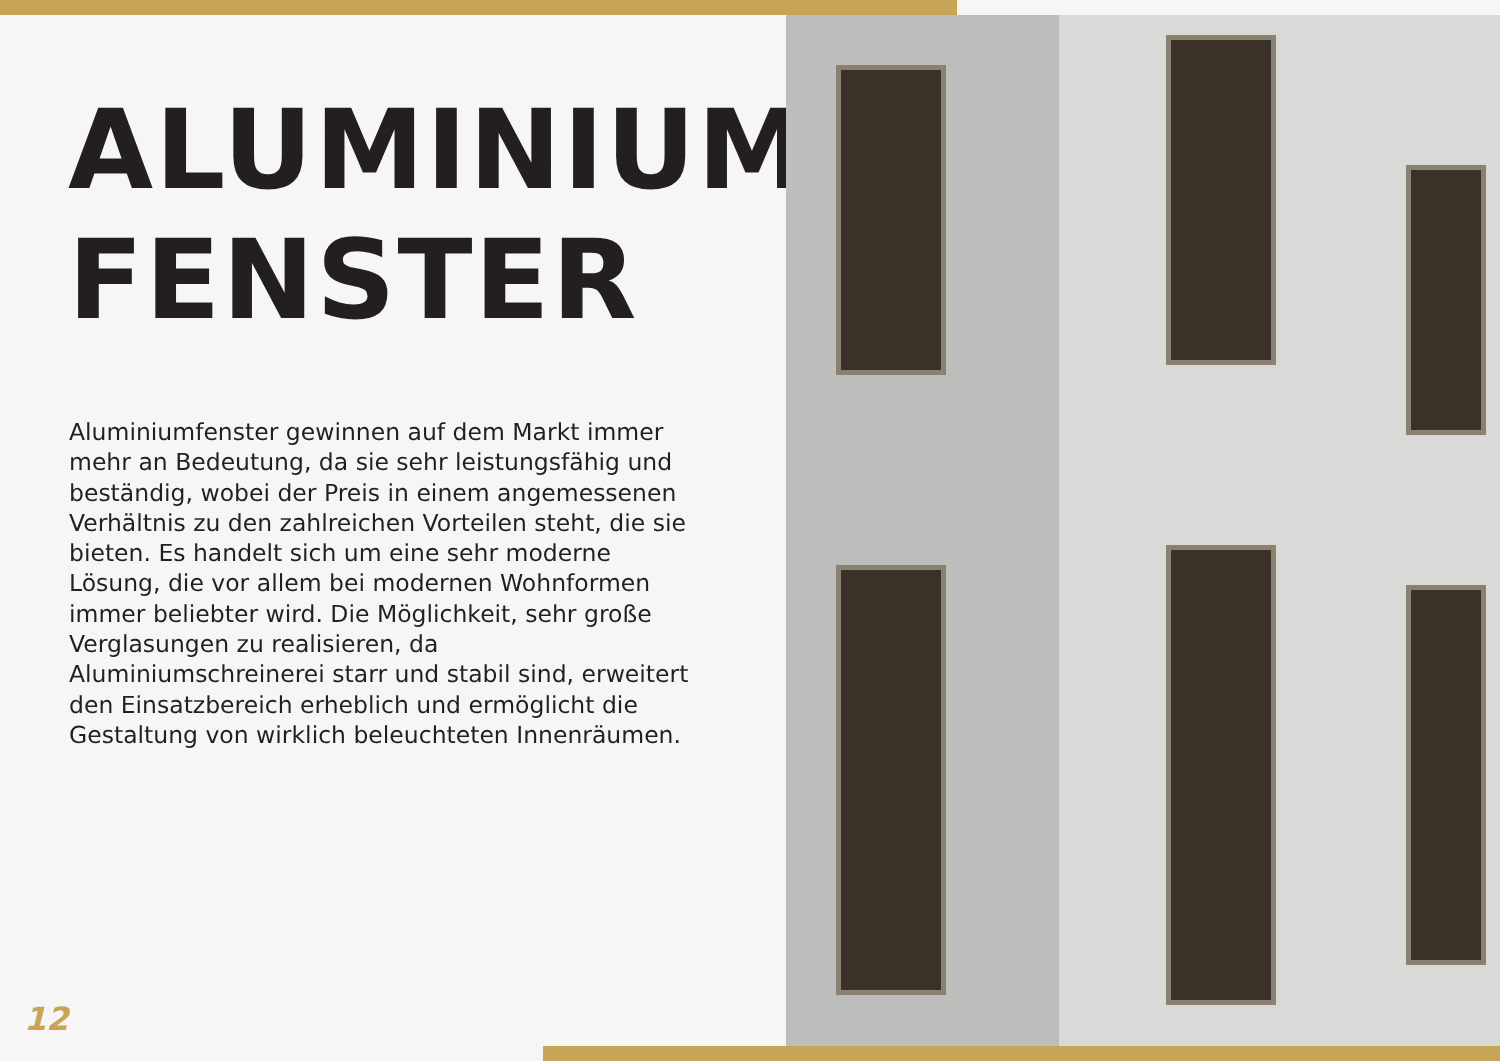ALUMINIUM
FENSTER
Aluminiumfenster gewinnen auf dem Markt immer mehr an Bedeutung, da sie sehr leistungsfähig und beständig, wobei der Preis in einem angemessenen Verhältnis zu den zahlreichen Vorteilen steht, die sie bieten. Es handelt sich um eine sehr moderne Lösung, die vor allem bei modernen Wohnformen immer beliebter wird. Die Möglichkeit, sehr große Verglasungen zu realisieren, da Aluminiumschreinerei starr und stabil sind, erweitert den Einsatzbereich erheblich und ermöglicht die Gestaltung von wirklich beleuchteten Innenräumen.
12